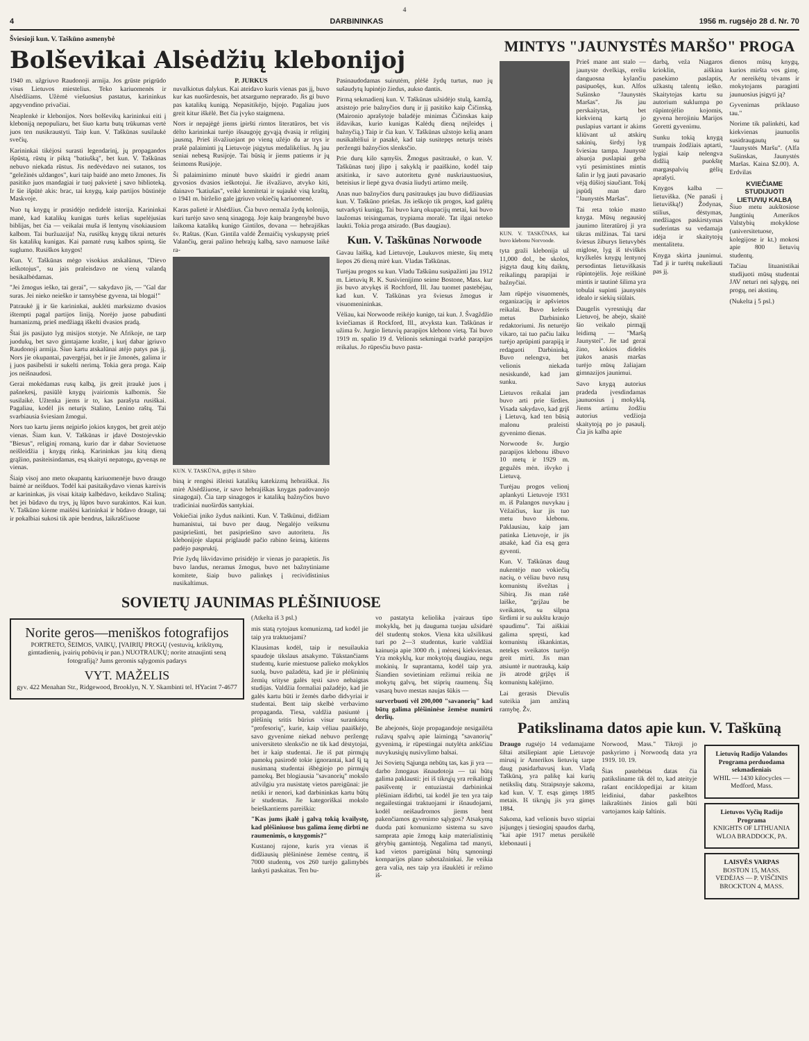4
4 DARBININKAS 1956 m. rugsėjo 28 d. Nr. 70
Šviesioji kun. V. Taškūno asmenybė
Bolševikai Alsėdžių klebonijoj
1940 m. užgriuvo Raudonoji armija. Jos grūste prigrūdo visus Lietuvos miestelius. Teko kariuomenės ir Alsėdžiams. Užėmė viešuosius pastatus, karininkus apgyvendino privačiai.
Neaplenkė ir klebonijos. Nors bolševikų karininkui eiti į kleboniją nepopuliaru, bet šiuo kartu butų trūkumas vertė juos ten nusikraustyti. Taip kun. V. Taškūnas susilaukė svečių.
Karininkai tikėjosi surasti legendarinį, jų propagandos išpūstą, rūstų ir piktą "batiušką", bet kun. V. Taškūnas nebuvo niekada rūstus. Jis nedėvėdavo nei sutanos, tos "geležinės uždangos", kuri taip baidė ano meto žmones. Jis pasitiko juos mandagiai ir tuoj pakvietė į savo biblioteką. Ir šie išpūtė akis: brac, tai knygų, kaip partijos būstinėje Maskvoje.
Nuo tų knygų ir prasidėjo nedidelė istorija. Karininkai manė, kad katalikų kunigas turės kelias supelėjusias biblijas, bet čia — veikalai muša iš lentynų visokiausiom kalbom. Tai buržuazija! Na, rusiškų knygų tikrai neturės šis katalikų kunigas. Kai pamatė rusų kalbos spintą, šie suglumo. Rusiškos knygos!
Kun. V. Taškūnas mėgo visokius atskalūnus, "Dievo ieškotojus", su jais praleisdavo ne vieną valandą besikalbėdamas.
"Jei žmogus ieško, tai gerai", — sakydavo jis, — "Gal dar suras. Jei nieko neieško ir tamsybėse gyvena, tai blogai!"
Patraukė jį ir šie karininkai, auklėti marksizmo dvasios ištempti pagal partijos liniją. Norėjo juose pabudinti humanizmą, prieš medžiagą iškelti dvasios pradą.
Štai jis pasijuto lyg misijos stotyje. Ne Afrikoje, ne tarp juodukų, bet savo gimtajame krašte, į kurį dabar įgriuvo Raudonoji armija. Šiuo kartu atskalūnai atėjo patys pas jį. Nors jie okupantai, pavergėjai, bet ir jie žmonės, galima ir į juos pasibelsti ir sukelti nerimą. Tokia gera proga. Kaip jos neišnaudosi.
Gerai mokėdamas rusų kalbą, jis greit įtraukė juos į pašnekesį, pasiūlė knygų įvairiomis kalbomis. Šie susilaikė. Užtenka jiems ir to, kas parašyta rusiškai. Pagaliau, kodėl jis neturįs Stalino, Lenino raštų. Tai svarbiausia šviesiam žmogui.
Nors tuo kartu jiems neįpiršo jokios knygos, bet greit atėjo vienas. Šiam kun. V. Taškūnas ir įdavė Dostojevskio "Biesus", religinį romaną, kurio dar ir dabar Sovietuose neišleidžia į knygų rinką. Karininkas jau kitą dieną grąžino, pasiteisindamas, esą skaityti nepatogu, gyvenąs ne vienas.
Šiaip visoj ano meto okupantų kariuomenėje buvo draugo baimė ar neišduos. Todėl kai pasitaikydavo vienas kareivis ar karininkas, jis visai kitaip kalbėdavo, keikdavo Staliną; bet jei būdavo du trys, jų lūpos buvo surakintos. Kai kun. V. Taškūno kieme maišėsi karininkai ir būdavo drauge, tai ir pokalbiai sukosi tik apie bendrus, laikraščiuose
P. JURKUS
nuvalkiotus dalykus. Kai ateidavo kuris vienas pas jį, buvo kur kas nuoširdesnis, bet atsargumo neprarado. Jis gi buvo pas katalikų kunigą. Nepasitikėjo, bijojo. Pagaliau juos greit kitur iškėlė. Bet čia įvyko staigmena.
Nors ir nepajėgė jiems įpiršti rimtos literatūros, bet vis dėlto karininkai turėjo išsaugoję gyvąją dvasią ir religinį jausmą. Prieš išvažiuojant po vieną užėjo du ar trys ir prašė palaiminti jų Lietuvoje įsigytus medalikėlius. Jų jau seniai nebesą Rusijoje. Tai būsią ir jiems patiems ir jų šeimoms Rusijoje.
Ši palaiminimo minutė buvo skaidri ir giedri anam gyvosios dvasios ieškotojui. Jie išvažiavo, atvyko kiti, dainavo "katiušas", veikė komitetai ir sujaukė visą kraštą, o 1941 m. birželio gale įgriuvo vokiečių kariuomenė.
Karas palietė ir Alsėdžius. Čia buvo nemaža žydų kolonija, kuri turėjo savo seną sinagogą. Joje kaip brangenybė buvo laikoma katalikų kunigo Gintilos, dovana — hebrajiškas šv. Raštas. (Kun. Gintila valdė Žemaičių vyskupystę prieš Valančių, gerai pažino hebrajų kalbą, savo namuose laikė ra-
KUN. V. TASKŪNA, grįžęs iš Sibiro
biną ir rengėsi išleisti katalikų katekizmą hebraiškai. Jis mirė Alsėdžiuose, ir savo hebrajiškas knygas padovanojo sinagogai). Čia tarp sinagogos ir katalikų bažnyčios buvo tradiciniai nuoširdūs santykiai.
Vokiečiai įniko žydus naikinti. Kun. V. Taškūnui, didžiam humanistui, tai buvo per daug. Negalėjo veiksmu pasipriešinti, bet pasipriešino savo autoritetu. Jis klebonijoje slaptai priglaudė pačio rabino šeimą, kitiems padėjo paspruktį.
Prie žydų likvidavimo prisidėjo ir vienas jo parapietis. Jis buvo landus, neramus žmogus, buvo net bažnytiniame komitete, šiaip buvo palinkęs į recividistinius nusikaltimus.
Pasinaudodamas suirutėm, plėšė žydų turtus, nuo jų sušaudytų lupinėjo žiedus, aukso dantis.
Pirmą sekmadienį kun. V. Taškūnas užsidėjo stulą, kamžą, atsistojo prie bažnyčios durų ir jį pasitiko kaip Čičinską. (Maironio aprašytoje baladėje minimas Čičinskas kaip išdavikas, kurio kunigas Kalėdų dieną neįleidęs į bažnyčią.) Taip ir čia kun. V. Taškūnas užstojo kelią anam nusikaltėliui ir pasakė, kad taip susitepęs neturįs teisės peržengti bažnyčios slenksčio.
Prie durų kilo sąmyšis. Žmogus pasitraukė, o kun. V. Taškūnas tuoj įlipo į sakyklą ir paaiškino, kodėl taip atsitinka, ir savo autoritetu gynė nuskriaustuosius, beteisius ir liepė gyva dvasia liudyti artimo meilę.
Anas nuo bažnyčios durų pasitraukęs jau buvo didžiausias kun. V. Taškūno priešas. Jis ieškojo tik progos, kad galėtų sutvarkyti kunigą. Tai buvo karų okupacijų metai, kai buvo laužomas teisingumas, trypiama moralė. Tat ilgai neteko laukti. Tokia proga atsirado. (Bus daugiau).
Kun. V. Taškūnas Norwoode
Gavau laišką, kad Lietuvoje, Laukuvos mieste, šių metų liepos 26 dieną mirė kun. Vladas Taškūnas.
Turėjau progos su kun. Vladu Taškūnu susipažinti jau 1912 m. Lietuvių R. K. Susivienijimo seime Bostone, Mass. kur jis buvo atvykęs iš Rochford, Ill. Jau tuomet pastebėjau, kad kun. V. Taškūnas yra šviesus žmogus ir visuomenininkas.
Vėliau, kai Norwoode reikėjo kunigo, tai kun. J. Švagždžio kviečiamas iš Rockford, Ill., atvyksta kun. Taškūnas ir užima šv. Jurgio lietuvių parapijos klebono vietą. Tai buvo 1919 m. spalio 19 d. Velionis sekmingai tvarkė parapijos reikalus. Jo rūpesčiu buvo pasta-
SOVIETŲ JAUNIMAS PLĖŠINIUOSE
Norite geros—meniškos fotografijos
PORTRETO, ŠEIMOS, VAIKŲ, ĮVAIRIŲ PROGŲ (vestuvių, krikštynų, gimtadienių, įvairių pobūvių ir pan.) NUOTRAUKŲ; norite atnaujinti seną fotografiją? Jums geromis sąlygomis padarys
VYT. MAŽELIS
gyv. 422 Menahan Str., Ridgewood, Brooklyn, N. Y. Skambinti tel. HYacint 7-4677
(Atkelta iš 3 psl.)
mis statą rytojaus komunizmą, tad kodėl jie taip yra traktuojami?
Klausimas kodėl, taip ir nesuilaukia spaudoje tikslaus atsakymo. Tūkstančiams studentų, kurie miestuose palieko mokyklos suolą, buvo pažadėta, kad jie ir plėšininių žemių srityse galės tęsti savo nebaigtas studijas. Valdžia formaliai pažadėjo, kad jie galės kartu būti ir žemės darbo didvyriai ir studentai. Bent taip skelbė verbavimo propaganda. Tiesa, valdžia pasiuntė į plėšinių sritis būrius visur surankiotų "profesorių", kurie, kaip vėliau paaiškėjo, savo gyvenime niekad nebuvo peržengę universiteto slenksčio ne tik kad dėstytojai, bet ir kaip studentai. Jie iš pat pirmųjų pamokų pasirodė tokie ignorantai, kad šį tą nusimaną studentai išbėgiojo po pirmųjų pamokų. Bet blogiausia "savanorių" mokslo atžvilgiu yra nusistatę vietos pareigūnai: jie netiki ir nenori, kad darbininkas kartu būtų ir studentas. Jie kategoriškai mokslo beieškantiems pareiškia:
"Kas jums įkalė į galvą tokią kvailystę, kad plėšiniuose bus galima žemę dirbti ne raumenimis, o knygomis?"
Kustanoj rajone, kuris yra vienas iš didžiausių plėšininėse žemėse centrų, iš 7000 studentų, vos 260 turėjo galimybės lankyti paskaitas. Ten bu-
vo pastatyta keliolika įvairaus tipo mokyklų, bet jų dauguma tuojau užsidarė dėl studentų stokos. Viena kita užsilikusi turi po 2—3 studentus, kurie valdžiai kainuoja apie 3000 rb. į mėnesį kiekvienas. Yra mokyklų, kur mokytojų daugiau, negu mokinių. Ir suprantama, kodėl taip yra. Šiandien sovietiniam režimui reikia ne mokytų galvų, bet stiprių raumenų. Šią vasarą buvo mestas naujas šūkis —
surverbuoti vėl 200,000 "savanorių" kad būtų galima plėšininėse žemėse numirti derlių.
Be abejonės, šioje propagandoje nesigailėta ružavų spalvų apie laimingą "savanorių" gyvenimą, ir rūpestingai nutylėta ankščiau nuvykusiųjų nusivylimo balsai.
Jei Sovietų Sąjunga nebūtų tas, kas ji yra — darbo žmogaus išnaudotoja — tai būtų galima paklausti: jei iš tikrųjų yra reikalingi pasišventę ir entuziastai darbininkai plėšiniam išdirbti, tai kodėl jie ten yra taip negailestingai traktuojami ir išnaudojami, kodėl neišaudromos jiems bent pakenčiamos gyvenimo sąlygos? Atsakymą duoda pati komunizmo sistema su savo samprata apie žmogų kaip materialistinių gėrybių gamintoją. Negalima tad manyti, kad vietos pareigūnai būtų sąmoningi komparijos plano sabotažninkai. Jie veikia gera valia, nes taip yra išauklėti ir režimo iš-
MINTYS "JAUNYSTĖS MARŠO" PROGA
KUN. V. TASKŪNAS, kai buvo klebonu Norvoode.
tyta graži klebonija už 11,000 dol., be skolos, įsigyta daug kitų daiktų, reikalingų parapijai ir bažnyčiai.
Jam rūpėjo visuomenės, organizacijų ir apšvietos reikalai. Buvo keleris metus Darbininko redaktoriumi. Jis neturėjo vikaro, tai tuo pačiu laiku turėjo aprūpinti parapiją ir redaguoti Darbininką. Buvo nelengva, bet velionis niekada nesiskundė, kad jam sunku.
Lietuvos reikalai jam buvo arti prie širdies. Visada sakydavo, kad grįš į Lietuvą, kad ten būsią malonu praleisti gyvenimo dienas.
Norwoode šv. Jurgio parapijos klebonu išbuvo 10 metų ir 1929 m. gegužės mėn. išvyko į Lietuvą.
Turėjau progos velionį aplankyti Lietuvoje 1931 m. iš Palangos nuvykau į Vėžaičius, kur jis tuo metu buvo klebonu. Paklausiau, kaip jam patinka Lietuvoje, ir jis atsakė, kad čia esą gera gyventi.
Kun. V. Taškūnas daug nukentėjo nuo vokiečių nacių, o vėliau buvo rusų komunistų išvežtas į Sibirą. Jis man rašė laiške, "grįžau be sveikatos, su silpna širdimi ir su aukštu kraujo spaudimu". Tai aiškiai galima spręsti, kad komunistų iškankintas, netekęs sveikatos turėjo greit mirti. Jis man atsiuntė ir nuotrauką, kaip jis atrodė grįžęs iš komunistų kalėjimo.
Lai gerasis Dievulis suteikia jam amžiną ramybę. Žv.
Prieš mane ant stalo —jaunyste dvelkiąs, ereliu danguosna kylančiu pasipuošęs, kun. Alfos Sušinsko "Jaunystės Maršas". Jis jau perskaitytas, bet kiekvieną kartą jo puslapius vartant ir akims kliūvant už atskirų sakinių, širdyj lyg šviesiau tampa. Jaunystė alsuoja puslapiai geba vyti pesimistines mintis šalin ir lyg jauti pavasario vėją dūšioj siaučiant. Tokį įspūdį man daro "Jaunystės Maršas".
Tai reta tokio masto knyga. Mūsų negausioj jaunimo literatūroj ji yra tikras milžinas. Tai tarsi šviesus žiburys lietuvybės miglose, lyg iš tėviškės kryžkelės knygų lentynoj persodintas lietuviškasis rūpintojėlis. Joje reiškinė mintis ir tautinė šilima yra tobulai supinti jaunystės idealo ir siekių siūlais.
Daugelis vyresniųjų dar Lietuvoj, be abejo, skaitė šio veikalo pirmąjį leidimą — "Maršą Jaunystei". Jie tad gerai žino, kokios didelės įtakos anasis maršas turėjo mūsų žaliajam gimnazijos jaunimui.
Savo knygą autorius pradeda įvesdindamas jaunuosius į mokyklą. Jiems artimu žodžiu autorius vedžioja skaitytoją po jo pasaulį. Čia jis kalba apie
darbą, veža Niagaros krioklin, aiškina pasekimo paslaptis, užkastų talentų ieško. Skaitytojas kartu su autorium suklumpa po rūpintojėlio kojomis, gyvena herojiniu Marijos Goretti gyvenimu.
Sunku tokią knygą trumpais žodžiais aptarti, lygiai kaip nelengva didžią puokštę margaspalvių gėlių aprašyti.
Knygos kalba — lietuviška. (Ne panaši į lietuvišką!) Žodynas, stilius, dėstymas, medžiagos paskirstymas suderintas su vedamaja idėja ir skaitytojų mentalitetu.
Knyga skirta jaunimui. Tad ji ir turėtų nukeliauti pas jį.
dienos mūsų knygų, kurios miršta vos gimę. Ar nereikėtų tėvams ir mokytojams paraginti jaunuosius įsigyti ją?
Gyvenimas priklauso tau."
Norime tik palinkėti, kad kiekvienas jaunuolis susidraugautų su "Jaunystės Maršu". (Alfa Sušinskas, Jaunystės Maršas. Kaina $2.00). A. Erdvilas
KVIEČIAME STUDIJUOTI LIETUVIŲ KALBĄ
Šiuo metu aukštosiose Jungtinių Amerikos Valstybių mokyklose (universitetuose, kolegijose ir kt.) mokosi apie 800 lietuvių studentų.
Tačiau lituanistikai studijuoti mūsų studentai JAV neturi nei sąlygų, nei progų, nei akstinų.
(Nukelta į 5 psl.)
Patikslinama datos apie kun. V. Taškūną
Draugo rugsėjo 14 vedamajame šiltai atsiliepiant apie Lietuvoje mirusį ir Amerikos lietuvių tarpe daug pasidarbavusį kun. Vladą Taškūną, yra palikę kai kurių netikslių datų. Straipsnyje sakoma, kad kun. V. T. esąs gimęs 1885 metais. Iš tikrųjų jis yra gimęs 1884.
Sakoma, kad velionis buvo stipriai įsijungęs į tiesioginį spaudos darbą, "kai apie 1917 metus persikėlė klebonauti į
Norwood, Mass." Tikroji jo paskyrimo į Norwoodą data yra 1919. 10. 19.
Šias pastebėtas datas čia patiksliname tik dėl to, kad ateityje rašant enciklopedijai ar kitam leidiniui, dabar paskelbtos laikraštinės žinios gali būti vartojamos kaip šaltinis.
Lietuvių Radijo Valandos Programa perduodama sekmadieniais
WHIL — 1430 kilocycles — Medford, Mass.
Lietuvos Vyčių Radijo Programa
KNIGHTS OF LITHUANIA WLOA BRADDOCK, PA.
LAISVĖS VARPAS
BOSTON 15, MASS. VEDĖJAS — P. VIŠČINIS BROCKTON 4, MASS.